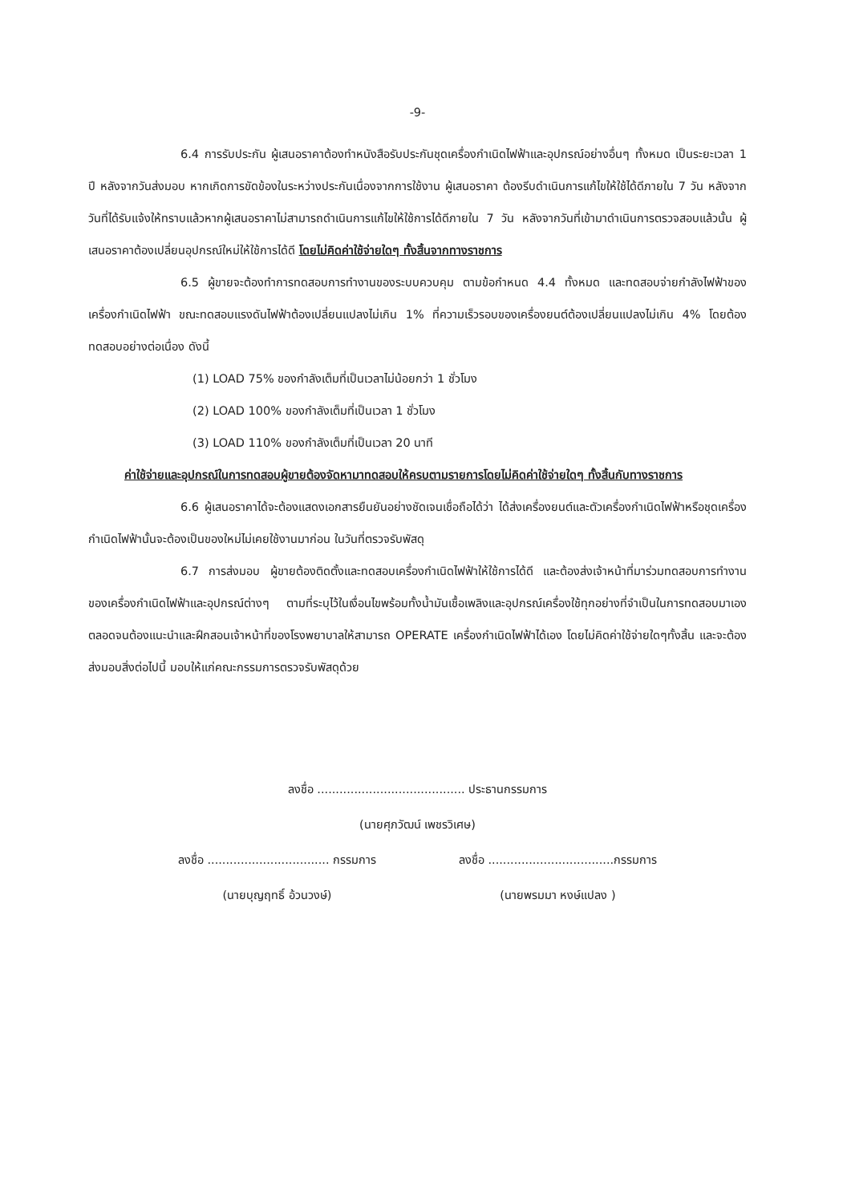-9-
6.4 การรับประกัน ผู้เสนอราคาต้องทำหนังสือรับประกันชุดเครื่องกำเนิดไฟฟ้าและอุปกรณ์อย่างอื่นๆ ทั้งหมด เป็นระยะเวลา 1 ปี หลังจากวันส่งมอบ หากเกิดการขัดข้องในระหว่างประกันเนื่องจากการใช้งาน ผู้เสนอราคา ต้องรีบดำเนินการแก้ไขให้ใช้ได้ดีภายใน 7 วัน หลังจากวันที่ได้รับแจ้งให้ทราบแล้วหากผู้เสนอราคาไม่สามารถดำเนินการแก้ไขให้ใช้การได้ดีภายใน 7 วัน หลังจากวันที่เข้ามาดำเนินการตรวจสอบแล้วนั้น ผู้เสนอราคาต้องเปลี่ยนอุปกรณ์ใหม่ให้ใช้การได้ดี โดยไม่คิดค่าใช้จ่ายใดๆ ทั้งสิ้นจากทางราชการ
6.5 ผู้ขายจะต้องทำการทดสอบการทำงานของระบบควบคุม ตามข้อกำหนด 4.4 ทั้งหมด และทดสอบจ่ายกำลังไฟฟ้าของเครื่องกำเนิดไฟฟ้า ขณะทดสอบแรงดันไฟฟ้าต้องเปลี่ยนแปลงไม่เกิน 1% ที่ความเร็วรอบของเครื่องยนต์ต้องเปลี่ยนแปลงไม่เกิน 4% โดยต้องทดสอบอย่างต่อเนื่อง ดังนี้
(1) LOAD 75% ของกำลังเต็มที่เป็นเวลาไม่น้อยกว่า 1 ชั่วโมง
(2) LOAD 100% ของกำลังเต็มที่เป็นเวลา 1 ชั่วโมง
(3) LOAD 110% ของกำลังเต็มที่เป็นเวลา 20 นาที
ค่าใช้จ่ายและอุปกรณ์ในการทดสอบผู้ขายต้องจัดหามาทดสอบให้ครบตามรายการโดยไม่คิดค่าใช้จ่ายใดๆ ทั้งสิ้นกับทางราชการ
6.6 ผู้เสนอราคาได้จะต้องแสดงเอกสารยืนยันอย่างชัดเจนเชื่อถือได้ว่า ได้ส่งเครื่องยนต์และตัวเครื่องกำเนิดไฟฟ้าหรือชุดเครื่องกำเนิดไฟฟ้านั้นจะต้องเป็นของใหม่ไม่เคยใช้งานมาก่อน ในวันที่ตรวจรับพัสดุ
6.7 การส่งมอบ ผู้ขายต้องติดตั้งและทดสอบเครื่องกำเนิดไฟฟ้าให้ใช้การได้ดี และต้องส่งเจ้าหน้าที่มาร่วมทดสอบการทำงานของเครื่องกำเนิดไฟฟ้าและอุปกรณ์ต่างๆ ตามที่ระบุไว้ในเงื่อนไขพร้อมทั้งน้ำมันเชื้อเพลิงและอุปกรณ์เครื่องใช้ทุกอย่างที่จำเป็นในการทดสอบมาเอง ตลอดจนต้องแนะนำและฝึกสอนเจ้าหน้าที่ของโรงพยาบาลให้สามารถ OPERATE เครื่องกำเนิดไฟฟ้าได้เอง โดยไม่คิดค่าใช้จ่ายใดๆทั้งสิ้น และจะต้องส่งมอบสิ่งต่อไปนี้ มอบให้แก่คณะกรรมการตรวจรับพัสดุด้วย
ลงชื่อ ........................................ ประธานกรรมการ
(นายศุภวัฒน์ เพชรวิเศษ)
ลงชื่อ ................................. กรรมการ
ลงชื่อ ..................................กรรมการ
(นายบุญฤทธิ์ อ้วนวงษ์) (นายพรมมา หงษ์แปลง )